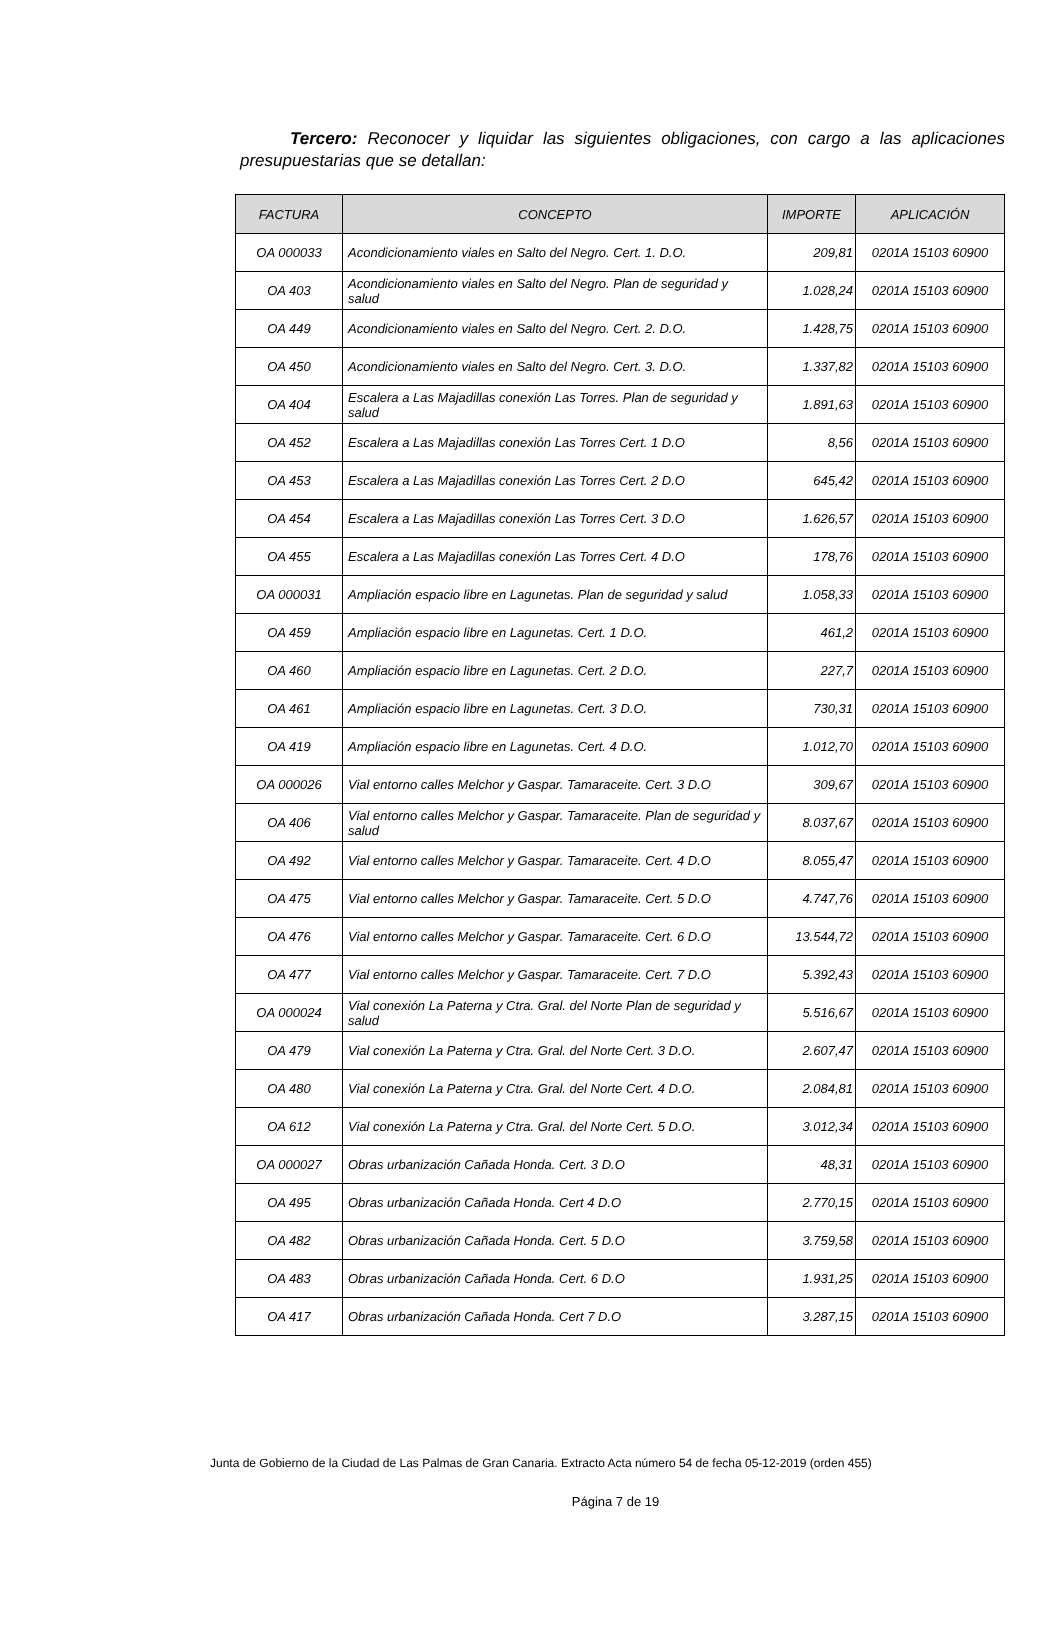Tercero: Reconocer y liquidar las siguientes obligaciones, con cargo a las aplicaciones presupuestarias que se detallan:
| FACTURA | CONCEPTO | IMPORTE | APLICACIÓN |
| --- | --- | --- | --- |
| OA 000033 | Acondicionamiento viales en Salto del Negro. Cert. 1. D.O. | 209,81 | 0201A 15103 60900 |
| OA 403 | Acondicionamiento viales en Salto del Negro. Plan de seguridad y salud | 1.028,24 | 0201A 15103 60900 |
| OA 449 | Acondicionamiento viales en Salto del Negro. Cert. 2. D.O. | 1.428,75 | 0201A 15103 60900 |
| OA 450 | Acondicionamiento viales en Salto del Negro. Cert. 3. D.O. | 1.337,82 | 0201A 15103 60900 |
| OA 404 | Escalera a Las Majadillas conexión Las Torres. Plan de seguridad y salud | 1.891,63 | 0201A 15103 60900 |
| OA 452 | Escalera a Las Majadillas conexión Las Torres Cert. 1 D.O | 8,56 | 0201A 15103 60900 |
| OA 453 | Escalera a Las Majadillas conexión Las Torres Cert. 2 D.O | 645,42 | 0201A 15103 60900 |
| OA 454 | Escalera a Las Majadillas conexión Las Torres Cert. 3 D.O | 1.626,57 | 0201A 15103 60900 |
| OA 455 | Escalera a Las Majadillas conexión Las Torres Cert. 4 D.O | 178,76 | 0201A 15103 60900 |
| OA 000031 | Ampliación espacio libre en Lagunetas. Plan de seguridad y salud | 1.058,33 | 0201A 15103 60900 |
| OA 459 | Ampliación espacio libre en Lagunetas. Cert. 1 D.O. | 461,2 | 0201A 15103 60900 |
| OA 460 | Ampliación espacio libre en Lagunetas. Cert. 2 D.O. | 227,7 | 0201A 15103 60900 |
| OA 461 | Ampliación espacio libre en Lagunetas. Cert. 3 D.O. | 730,31 | 0201A 15103 60900 |
| OA 419 | Ampliación espacio libre en Lagunetas. Cert. 4 D.O. | 1.012,70 | 0201A 15103 60900 |
| OA 000026 | Vial entorno calles Melchor y Gaspar. Tamaraceite. Cert. 3 D.O | 309,67 | 0201A 15103 60900 |
| OA 406 | Vial entorno calles Melchor y Gaspar. Tamaraceite. Plan de seguridad y salud | 8.037,67 | 0201A 15103 60900 |
| OA 492 | Vial entorno calles Melchor y Gaspar. Tamaraceite. Cert. 4 D.O | 8.055,47 | 0201A 15103 60900 |
| OA 475 | Vial entorno calles Melchor y Gaspar. Tamaraceite. Cert. 5 D.O | 4.747,76 | 0201A 15103 60900 |
| OA 476 | Vial entorno calles Melchor y Gaspar. Tamaraceite. Cert. 6 D.O | 13.544,72 | 0201A 15103 60900 |
| OA 477 | Vial entorno calles Melchor y Gaspar. Tamaraceite. Cert. 7 D.O | 5.392,43 | 0201A 15103 60900 |
| OA 000024 | Vial conexión La Paterna y Ctra. Gral. del Norte Plan de seguridad y salud | 5.516,67 | 0201A 15103 60900 |
| OA 479 | Vial conexión La Paterna y Ctra. Gral. del Norte Cert. 3 D.O. | 2.607,47 | 0201A 15103 60900 |
| OA 480 | Vial conexión La Paterna y Ctra. Gral. del Norte Cert. 4 D.O. | 2.084,81 | 0201A 15103 60900 |
| OA 612 | Vial conexión La Paterna y Ctra. Gral. del Norte Cert. 5 D.O. | 3.012,34 | 0201A 15103 60900 |
| OA 000027 | Obras urbanización Cañada Honda. Cert. 3 D.O | 48,31 | 0201A 15103 60900 |
| OA 495 | Obras urbanización Cañada Honda. Cert 4 D.O | 2.770,15 | 0201A 15103 60900 |
| OA 482 | Obras urbanización Cañada Honda. Cert. 5 D.O | 3.759,58 | 0201A 15103 60900 |
| OA 483 | Obras urbanización Cañada Honda. Cert. 6 D.O | 1.931,25 | 0201A 15103 60900 |
| OA 417 | Obras urbanización Cañada Honda. Cert 7 D.O | 3.287,15 | 0201A 15103 60900 |
Junta de Gobierno de la Ciudad de Las Palmas de Gran Canaria. Extracto Acta número 54 de fecha 05-12-2019 (orden 455)
Página 7 de 19